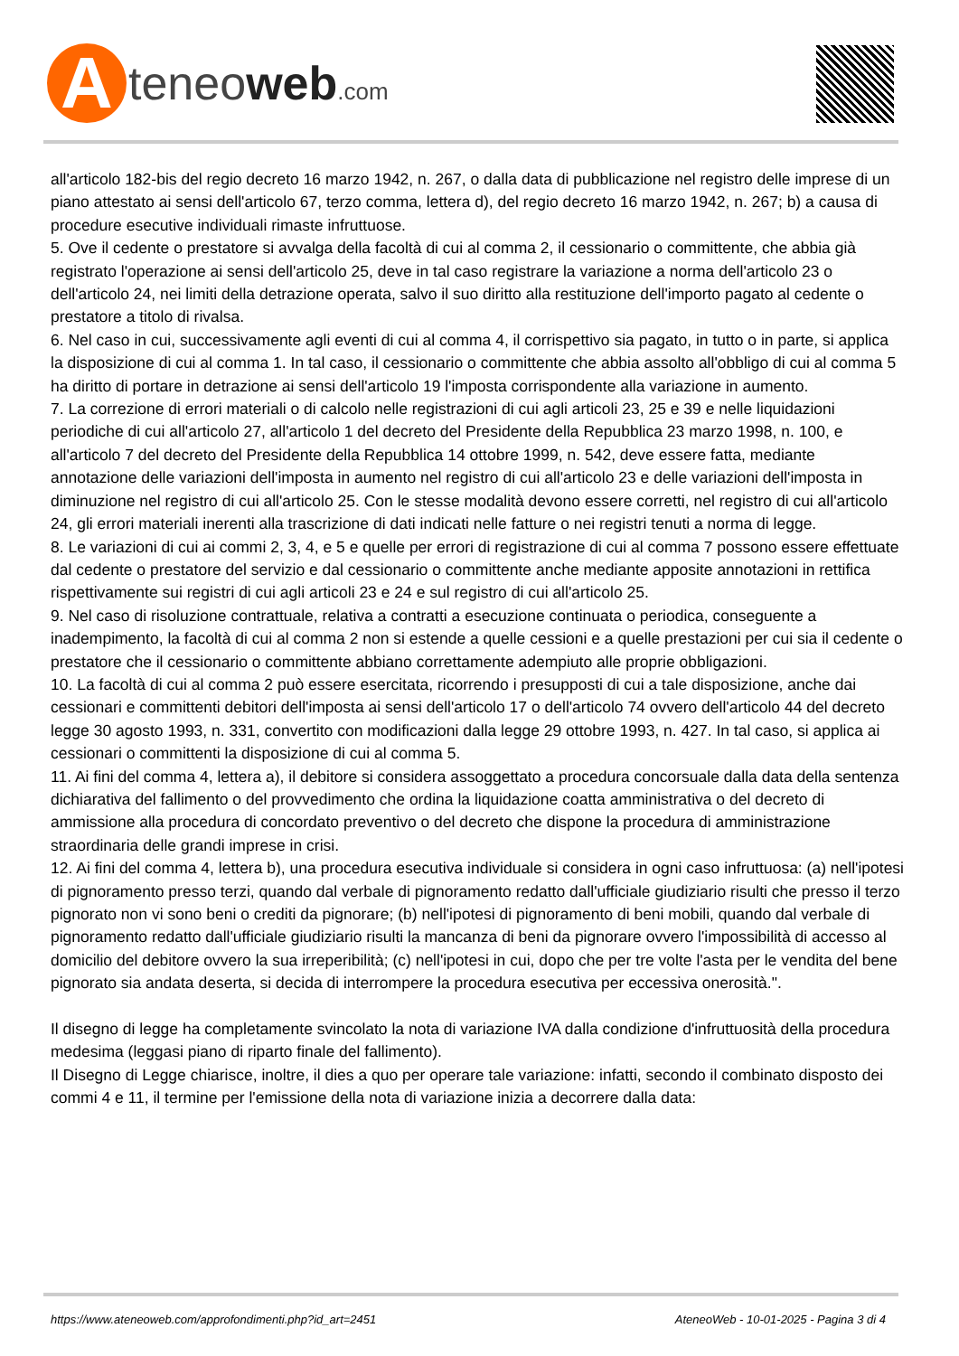A
teneoweb.com
all'articolo 182-bis del regio decreto 16 marzo 1942, n. 267, o dalla data di pubblicazione nel registro delle imprese di un piano attestato ai sensi dell'articolo 67, terzo comma, lettera d), del regio decreto 16 marzo 1942, n. 267; b) a causa di procedure esecutive individuali rimaste infruttuose.
5. Ove il cedente o prestatore si avvalga della facoltà di cui al comma 2, il cessionario o committente, che abbia già registrato l'operazione ai sensi dell'articolo 25, deve in tal caso registrare la variazione a norma dell'articolo 23 o dell'articolo 24, nei limiti della detrazione operata, salvo il suo diritto alla restituzione dell'importo pagato al cedente o prestatore a titolo di rivalsa.
6. Nel caso in cui, successivamente agli eventi di cui al comma 4, il corrispettivo sia pagato, in tutto o in parte, si applica la disposizione di cui al comma 1. In tal caso, il cessionario o committente che abbia assolto all'obbligo di cui al comma 5 ha diritto di portare in detrazione ai sensi dell'articolo 19 l'imposta corrispondente alla variazione in aumento.
7. La correzione di errori materiali o di calcolo nelle registrazioni di cui agli articoli 23, 25 e 39 e nelle liquidazioni periodiche di cui all'articolo 27, all'articolo 1 del decreto del Presidente della Repubblica 23 marzo 1998, n. 100, e all'articolo 7 del decreto del Presidente della Repubblica 14 ottobre 1999, n. 542, deve essere fatta, mediante annotazione delle variazioni dell'imposta in aumento nel registro di cui all'articolo 23 e delle variazioni dell'imposta in diminuzione nel registro di cui all'articolo 25. Con le stesse modalità devono essere corretti, nel registro di cui all'articolo 24, gli errori materiali inerenti alla trascrizione di dati indicati nelle fatture o nei registri tenuti a norma di legge.
8. Le variazioni di cui ai commi 2, 3, 4, e 5 e quelle per errori di registrazione di cui al comma 7 possono essere effettuate dal cedente o prestatore del servizio e dal cessionario o committente anche mediante apposite annotazioni in rettifica rispettivamente sui registri di cui agli articoli 23 e 24 e sul registro di cui all'articolo 25.
9. Nel caso di risoluzione contrattuale, relativa a contratti a esecuzione continuata o periodica, conseguente a inadempimento, la facoltà di cui al comma 2 non si estende a quelle cessioni e a quelle prestazioni per cui sia il cedente o prestatore che il cessionario o committente abbiano correttamente adempiuto alle proprie obbligazioni.
10. La facoltà di cui al comma 2 può essere esercitata, ricorrendo i presupposti di cui a tale disposizione, anche dai cessionari e committenti debitori dell'imposta ai sensi dell'articolo 17 o dell'articolo 74 ovvero dell'articolo 44 del decreto legge 30 agosto 1993, n. 331, convertito con modificazioni dalla legge 29 ottobre 1993, n. 427. In tal caso, si applica ai cessionari o committenti la disposizione di cui al comma 5.
11. Ai fini del comma 4, lettera a), il debitore si considera assoggettato a procedura concorsuale dalla data della sentenza dichiarativa del fallimento o del provvedimento che ordina la liquidazione coatta amministrativa o del decreto di ammissione alla procedura di concordato preventivo o del decreto che dispone la procedura di amministrazione straordinaria delle grandi imprese in crisi.
12. Ai fini del comma 4, lettera b), una procedura esecutiva individuale si considera in ogni caso infruttuosa: (a) nell'ipotesi di pignoramento presso terzi, quando dal verbale di pignoramento redatto dall'ufficiale giudiziario risulti che presso il terzo pignorato non vi sono beni o crediti da pignorare; (b) nell'ipotesi di pignoramento di beni mobili, quando dal verbale di pignoramento redatto dall'ufficiale giudiziario risulti la mancanza di beni da pignorare ovvero l'impossibilità di accesso al domicilio del debitore ovvero la sua irreperibilità; (c) nell'ipotesi in cui, dopo che per tre volte l'asta per le vendita del bene pignorato sia andata deserta, si decida di interrompere la procedura esecutiva per eccessiva onerosità.".
Il disegno di legge ha completamente svincolato la nota di variazione IVA dalla condizione d'infruttuosità della procedura medesima (leggasi piano di riparto finale del fallimento).
Il Disegno di Legge chiarisce, inoltre, il dies a quo per operare tale variazione: infatti, secondo il combinato disposto dei commi 4 e 11, il termine per l'emissione della nota di variazione inizia a decorrere dalla data:
https://www.ateneoweb.com/approfondimenti.php?id_art=2451 AteneoWeb - 10-01-2025 - Pagina 3 di 4